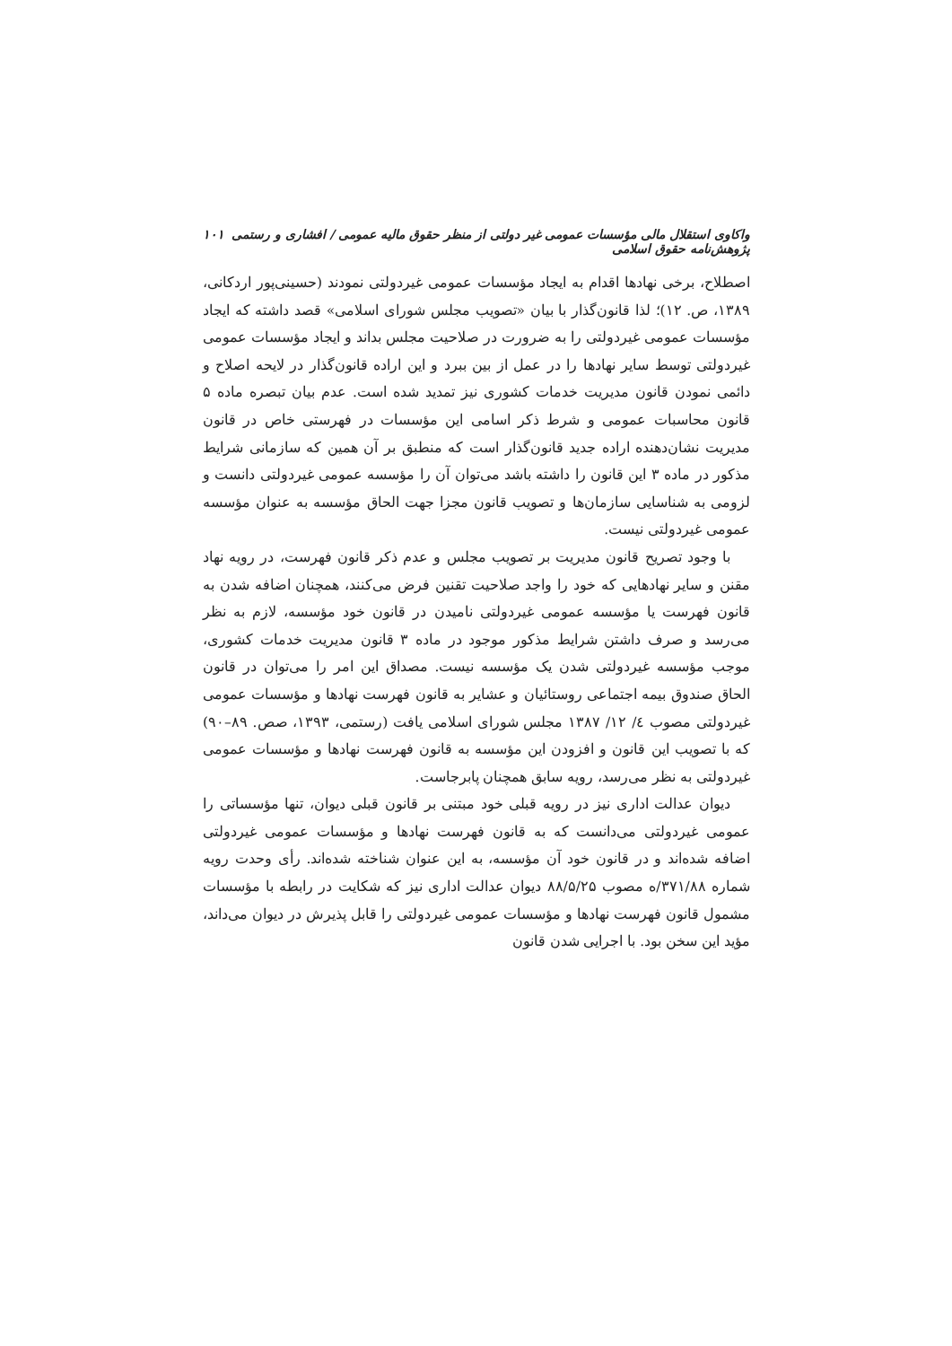واکاوی استقلال مالی مؤسسات عمومی غیر دولتی از منظر حقوق مالیه عمومی / افشاری و رستمی پژوهش‌نامه حقوق اسلامی ۱۰۱
اصطلاح، برخی نهادها اقدام به ایجاد مؤسسات عمومی غیردولتی نمودند (حسینی‌پور اردکانی، ۱۳۸۹، ص. ۱۲)؛ لذا قانون‌گذار با بیان «تصویب مجلس شورای اسلامی» قصد داشته که ایجاد مؤسسات عمومی غیردولتی را به ضرورت در صلاحیت مجلس بداند و ایجاد مؤسسات عمومی غیردولتی توسط سایر نهادها را در عمل از بین ببرد و این اراده قانون‌گذار در لایحه اصلاح و دائمی نمودن قانون مدیریت خدمات کشوری نیز تمدید شده است. عدم بیان تبصره ماده ۵ قانون محاسبات عمومی و شرط ذکر اسامی این مؤسسات در فهرستی خاص در قانون مدیریت نشان‌دهنده اراده جدید قانون‌گذار است که منطبق بر آن همین که سازمانی شرایط مذکور در ماده ۳ این قانون را داشته باشد می‌توان آن را مؤسسه عمومی غیردولتی دانست و لزومی به شناسایی سازمان‌ها و تصویب قانون مجزا جهت الحاق مؤسسه به عنوان مؤسسه عمومی غیردولتی نیست.
با وجود تصریح قانون مدیریت بر تصویب مجلس و عدم ذکر قانون فهرست، در رویه نهاد مقنن و سایر نهادهایی که خود را واجد صلاحیت تقنین فرض می‌کنند، همچنان اضافه شدن به قانون فهرست یا مؤسسه عمومی غیردولتی نامیدن در قانون خود مؤسسه، لازم به نظر می‌رسد و صرف داشتن شرایط مذکور موجود در ماده ۳ قانون مدیریت خدمات کشوری، موجب مؤسسه غیردولتی شدن یک مؤسسه نیست. مصداق این امر را می‌توان در قانون الحاق صندوق بیمه اجتماعی روستائیان و عشایر به قانون فهرست نهادها و مؤسسات عمومی غیردولتی مصوب ٤/ ۱۲/ ۱۳۸۷ مجلس شورای اسلامی یافت (رستمی، ۱۳۹۳، صص. ۸۹–۹۰) که با تصویب این قانون و افزودن این مؤسسه به قانون فهرست نهادها و مؤسسات عمومی غیردولتی به نظر می‌رسد، رویه سابق همچنان پابرجاست.
دیوان عدالت اداری نیز در رویه قبلی خود مبتنی بر قانون قبلی دیوان، تنها مؤسساتی را عمومی غیردولتی می‌دانست که به قانون فهرست نهادها و مؤسسات عمومی غیردولتی اضافه شده‌اند و در قانون خود آن مؤسسه، به این عنوان شناخته شده‌اند. رأی وحدت رویه شماره ۳۷۱/۸۸/ه مصوب ۸۸/۵/۲۵ دیوان عدالت اداری نیز که شکایت در رابطه با مؤسسات مشمول قانون فهرست نهادها و مؤسسات عمومی غیردولتی را قابل پذیرش در دیوان می‌داند، مؤید این سخن بود. با اجرایی شدن قانون